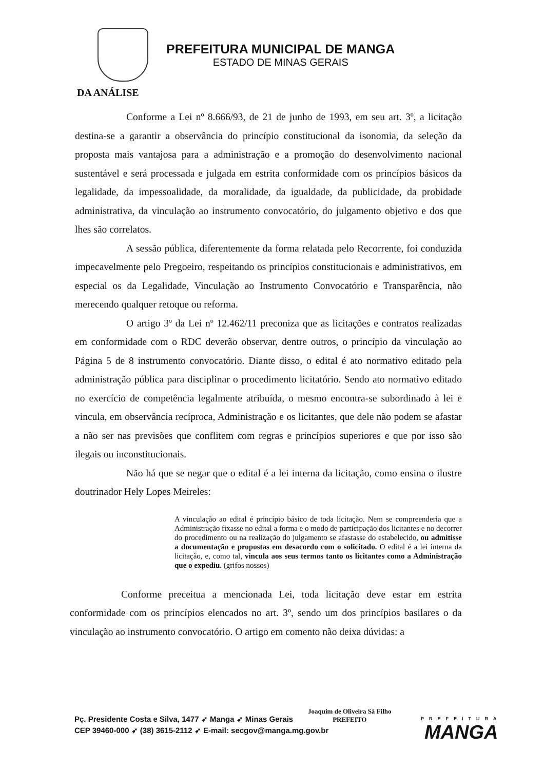PREFEITURA MUNICIPAL DE MANGA
ESTADO DE MINAS GERAIS
DA ANÁLISE
Conforme a Lei nº 8.666/93, de 21 de junho de 1993, em seu art. 3º, a licitação destina-se a garantir a observância do princípio constitucional da isonomia, da seleção da proposta mais vantajosa para a administração e a promoção do desenvolvimento nacional sustentável e será processada e julgada em estrita conformidade com os princípios básicos da legalidade, da impessoalidade, da moralidade, da igualdade, da publicidade, da probidade administrativa, da vinculação ao instrumento convocatório, do julgamento objetivo e dos que lhes são correlatos.
A sessão pública, diferentemente da forma relatada pelo Recorrente, foi conduzida impecavelmente pelo Pregoeiro, respeitando os princípios constitucionais e administrativos, em especial os da Legalidade, Vinculação ao Instrumento Convocatório e Transparência, não merecendo qualquer retoque ou reforma.
O artigo 3º da Lei nº 12.462/11 preconiza que as licitações e contratos realizadas em conformidade com o RDC deverão observar, dentre outros, o princípio da vinculação ao Página 5 de 8 instrumento convocatório. Diante disso, o edital é ato normativo editado pela administração pública para disciplinar o procedimento licitatório. Sendo ato normativo editado no exercício de competência legalmente atribuída, o mesmo encontra-se subordinado à lei e vincula, em observância recíproca, Administração e os licitantes, que dele não podem se afastar a não ser nas previsões que conflitem com regras e princípios superiores e que por isso são ilegais ou inconstitucionais.
Não há que se negar que o edital é a lei interna da licitação, como ensina o ilustre doutrinador Hely Lopes Meireles:
A vinculação ao edital é princípio básico de toda licitação. Nem se compreenderia que a Administração fixasse no edital a forma e o modo de participação dos licitantes e no decorrer do procedimento ou na realização do julgamento se afastasse do estabelecido, ou admitisse a documentação e propostas em desacordo com o solicitado. O edital é a lei interna da licitação, e, como tal, vincula aos seus termos tanto os licitantes como a Administração que o expediu. (grifos nossos)
Conforme preceitua a mencionada Lei, toda licitação deve estar em estrita conformidade com os princípios elencados no art. 3º, sendo um dos princípios basilares o da vinculação ao instrumento convocatório. O artigo em comento não deixa dúvidas: a
Pç. Presidente Costa e Silva, 1477 ➶ Manga ➶ Minas Gerais
CEP 39460-000 ➶ (38) 3615-2112 ➶ E-mail: secgov@manga.mg.gov.br
Joaquim de Oliveira Sá Filho
PREFEITO
PREFEITURA
MANGA